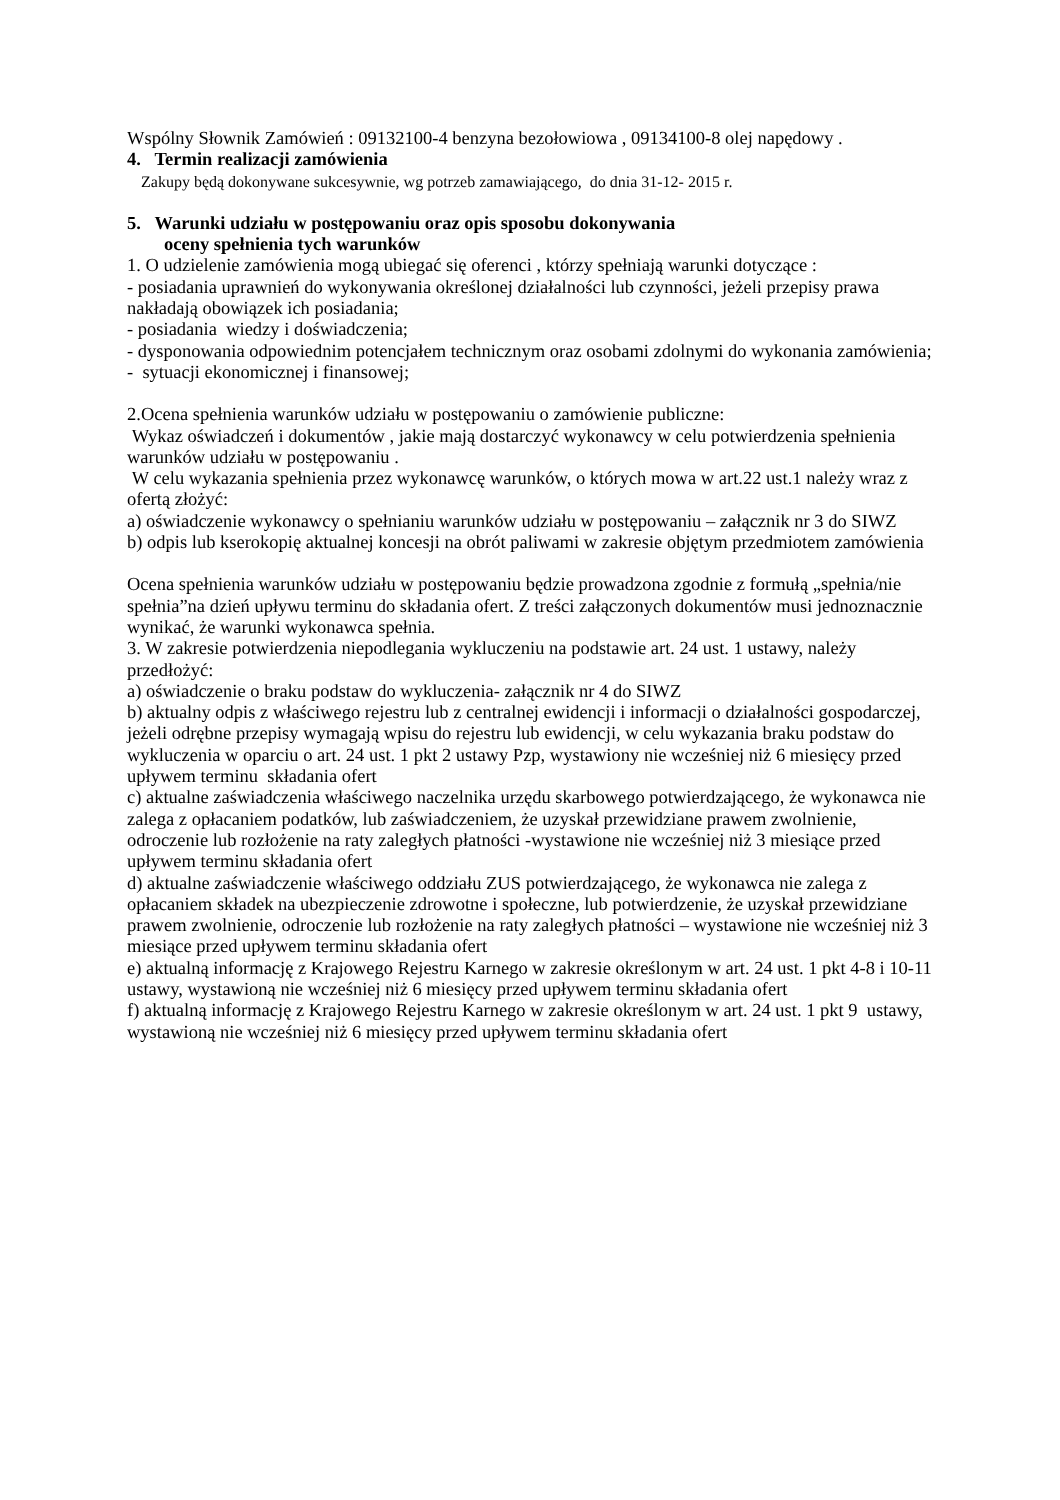Wspólny Słownik Zamówień : 09132100-4 benzyna bezołowiowa , 09134100-8 olej napędowy .
4. Termin realizacji zamówienia
Zakupy będą dokonywane sukcesywnie, wg potrzeb zamawiającego, do dnia 31-12- 2015 r.
5. Warunki udziału w postępowaniu oraz opis sposobu dokonywania
oceny spełnienia tych warunków
1. O udzielenie zamówienia mogą ubiegać się oferenci , którzy spełniają warunki dotyczące :
- posiadania uprawnień do wykonywania określonej działalności lub czynności, jeżeli przepisy prawa nakładają obowiązek ich posiadania;
- posiadania wiedzy i doświadczenia;
- dysponowania odpowiednim potencjałem technicznym oraz osobami zdolnymi do wykonania zamówienia;
- sytuacji ekonomicznej i finansowej;
2.Ocena spełnienia warunków udziału w postępowaniu o zamówienie publiczne:
Wykaz oświadczeń i dokumentów , jakie mają dostarczyć wykonawcy w celu potwierdzenia spełnienia warunków udziału w postępowaniu .
W celu wykazania spełnienia przez wykonawcę warunków, o których mowa w art.22 ust.1 należy wraz z ofertą złożyć:
a) oświadczenie wykonawcy o spełnianiu warunków udziału w postępowaniu – załącznik nr 3 do SIWZ
b) odpis lub kserokopię aktualnej koncesji na obrót paliwami w zakresie objętym przedmiotem zamówienia
Ocena spełnienia warunków udziału w postępowaniu będzie prowadzona zgodnie z formułą „spełnia/nie spełnia”na dzień upływu terminu do składania ofert. Z treści załączonych dokumentów musi jednoznacznie wynikać, że warunki wykonawca spełnia.
3. W zakresie potwierdzenia niepodlegania wykluczeniu na podstawie art. 24 ust. 1 ustawy, należy przedłożyć:
a) oświadczenie o braku podstaw do wykluczenia- załącznik nr 4 do SIWZ
b) aktualny odpis z właściwego rejestru lub z centralnej ewidencji i informacji o działalności gospodarczej, jeżeli odrębne przepisy wymagają wpisu do rejestru lub ewidencji, w celu wykazania braku podstaw do wykluczenia w oparciu o art. 24 ust. 1 pkt 2 ustawy Pzp, wystawiony nie wcześniej niż 6 miesięcy przed upływem terminu składania ofert
c) aktualne zaświadczenia właściwego naczelnika urzędu skarbowego potwierdzającego, że wykonawca nie zalega z opłacaniem podatków, lub zaświadczeniem, że uzyskał przewidziane prawem zwolnienie, odroczenie lub rozłożenie na raty zaległych płatności -wystawione nie wcześniej niż 3 miesiące przed upływem terminu składania ofert
d) aktualne zaświadczenie właściwego oddziału ZUS potwierdzającego, że wykonawca nie zalega z opłacaniem składek na ubezpieczenie zdrowotne i społeczne, lub potwierdzenie, że uzyskał przewidziane prawem zwolnienie, odroczenie lub rozłożenie na raty zaległych płatności – wystawione nie wcześniej niż 3 miesiące przed upływem terminu składania ofert
e) aktualną informację z Krajowego Rejestru Karnego w zakresie określonym w art. 24 ust. 1 pkt 4-8 i 10-11 ustawy, wystawioną nie wcześniej niż 6 miesięcy przed upływem terminu składania ofert
f) aktualną informację z Krajowego Rejestru Karnego w zakresie określonym w art. 24 ust. 1 pkt 9 ustawy, wystawioną nie wcześniej niż 6 miesięcy przed upływem terminu składania ofert